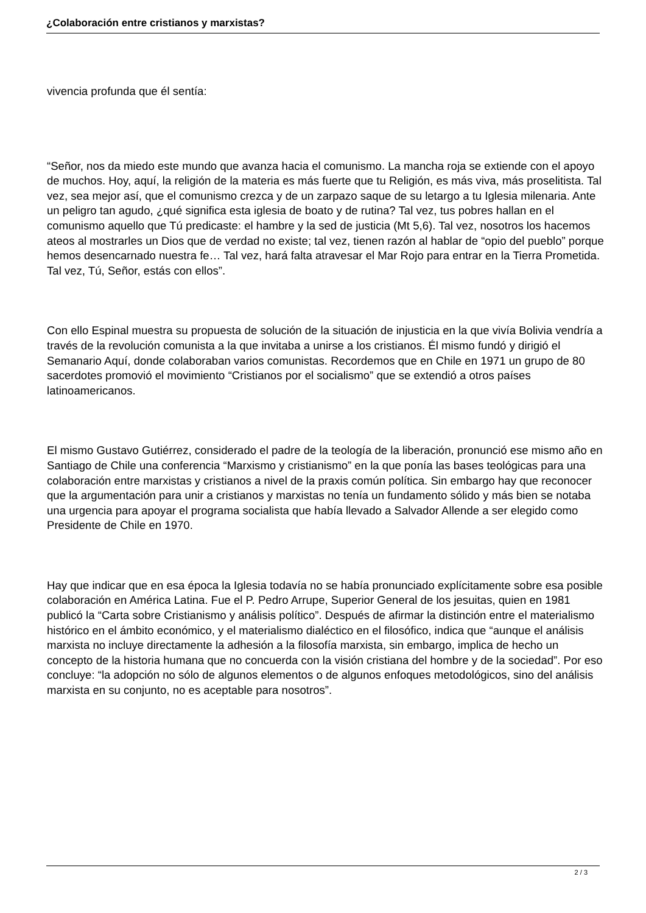¿Colaboración entre cristianos y marxistas?
vivencia profunda que él sentía:
“Señor, nos da miedo este mundo que avanza hacia el comunismo. La mancha roja se extiende con el apoyo de muchos. Hoy, aquí, la religión de la materia es más fuerte que tu Religión, es más viva, más proselitista. Tal vez, sea mejor así, que el comunismo crezca y de un zarpazo saque de su letargo a tu Iglesia milenaria. Ante un peligro tan agudo, ¿qué significa esta iglesia de boato y de rutina? Tal vez, tus pobres hallan en el comunismo aquello que Tú predicaste: el hambre y la sed de justicia (Mt 5,6). Tal vez, nosotros los hacemos ateos al mostrarles un Dios que de verdad no existe; tal vez, tienen razón al hablar de “opio del pueblo” porque hemos desencarnado nuestra fe… Tal vez, hará falta atravesar el Mar Rojo para entrar en la Tierra Prometida. Tal vez, Tú, Señor, estás con ellos”.
Con ello Espinal muestra su propuesta de solución de la situación de injusticia en la que vivía Bolivia vendría a través de la revolución comunista a la que invitaba a unirse a los cristianos. Él mismo fundó y dirigió el Semanario Aquí, donde colaboraban varios comunistas. Recordemos que en Chile en 1971 un grupo de 80 sacerdotes promovió el movimiento “Cristianos por el socialismo” que se extendió a otros países latinoamericanos.
El mismo Gustavo Gutiérrez, considerado el padre de la teología de la liberación, pronunció ese mismo año en Santiago de Chile una conferencia “Marxismo y cristianismo” en la que ponía las bases teológicas para una colaboración entre marxistas y cristianos a nivel de la praxis común política. Sin embargo hay que reconocer que la argumentación para unir a cristianos y marxistas no tenía un fundamento sólido y más bien se notaba una urgencia para apoyar el programa socialista que había llevado a Salvador Allende a ser elegido como Presidente de Chile en 1970.
Hay que indicar que en esa época la Iglesia todavía no se había pronunciado explícitamente sobre esa posible colaboración en América Latina. Fue el P. Pedro Arrupe, Superior General de los jesuitas, quien en 1981 publicó la “Carta sobre Cristianismo y análisis político”. Después de afirmar la distinción entre el materialismo histórico en el ámbito económico, y el materialismo dialéctico en el filosófico, indica que “aunque el análisis marxista no incluye directamente la adhesión a la filosofía marxista, sin embargo, implica de hecho un concepto de la historia humana que no concuerda con la visión cristiana del hombre y de la sociedad”. Por eso concluye: “la adopción no sólo de algunos elementos o de algunos enfoques metodológicos, sino del análisis marxista en su conjunto, no es aceptable para nosotros”.
2 / 3